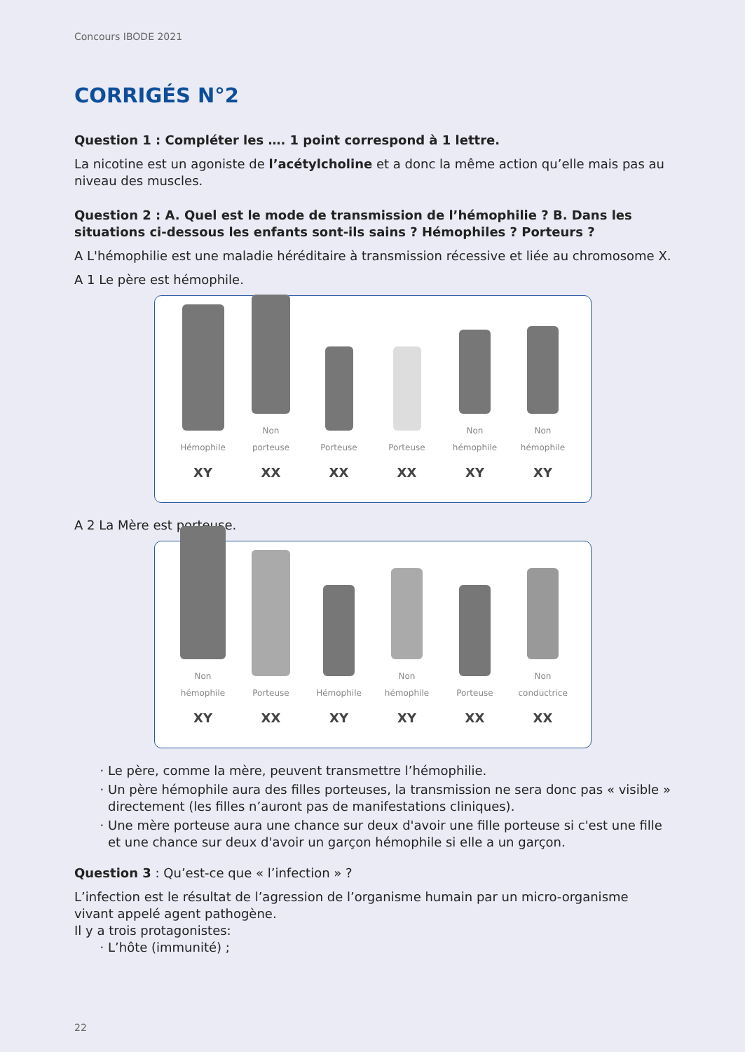Concours IBODE 2021
CORRIGÉS N°2
Question 1 : Compléter les …. 1 point correspond à 1 lettre.
La nicotine est un agoniste de l’acétylcholine et a donc la même action qu’elle mais pas au niveau des muscles.
Question 2 : A. Quel est le mode de transmission de l’hémophilie ? B. Dans les situations ci-dessous les enfants sont-ils sains ? Hémophiles ? Porteurs ?
A L'hémophilie est une maladie héréditaire à transmission récessive et liée au chromosome X.
A 1 Le père est hémophile.
Hémophile
XY
Non porteuse
XX
Porteuse
XX
Porteuse
XX
Non hémophile
XY
Non hémophile
XY
A 2 La Mère est porteuse.
Non hémophile
XY
Porteuse
XX
Hémophile
XY
Non hémophile
XY
Porteuse
XX
Non conductrice
XX
Le père, comme la mère, peuvent transmettre l’hémophilie.
Un père hémophile aura des filles porteuses, la transmission ne sera donc pas « visible » directement (les filles n’auront pas de manifestations cliniques).
Une mère porteuse aura une chance sur deux d'avoir une fille porteuse si c'est une fille et une chance sur deux d'avoir un garçon hémophile si elle a un garçon.
Question 3 : Qu’est-ce que « l’infection » ?
L’infection est le résultat de l’agression de l’organisme humain par un micro-organisme vivant appelé agent pathogène.
Il y a trois protagonistes:
L’hôte (immunité) ;
22